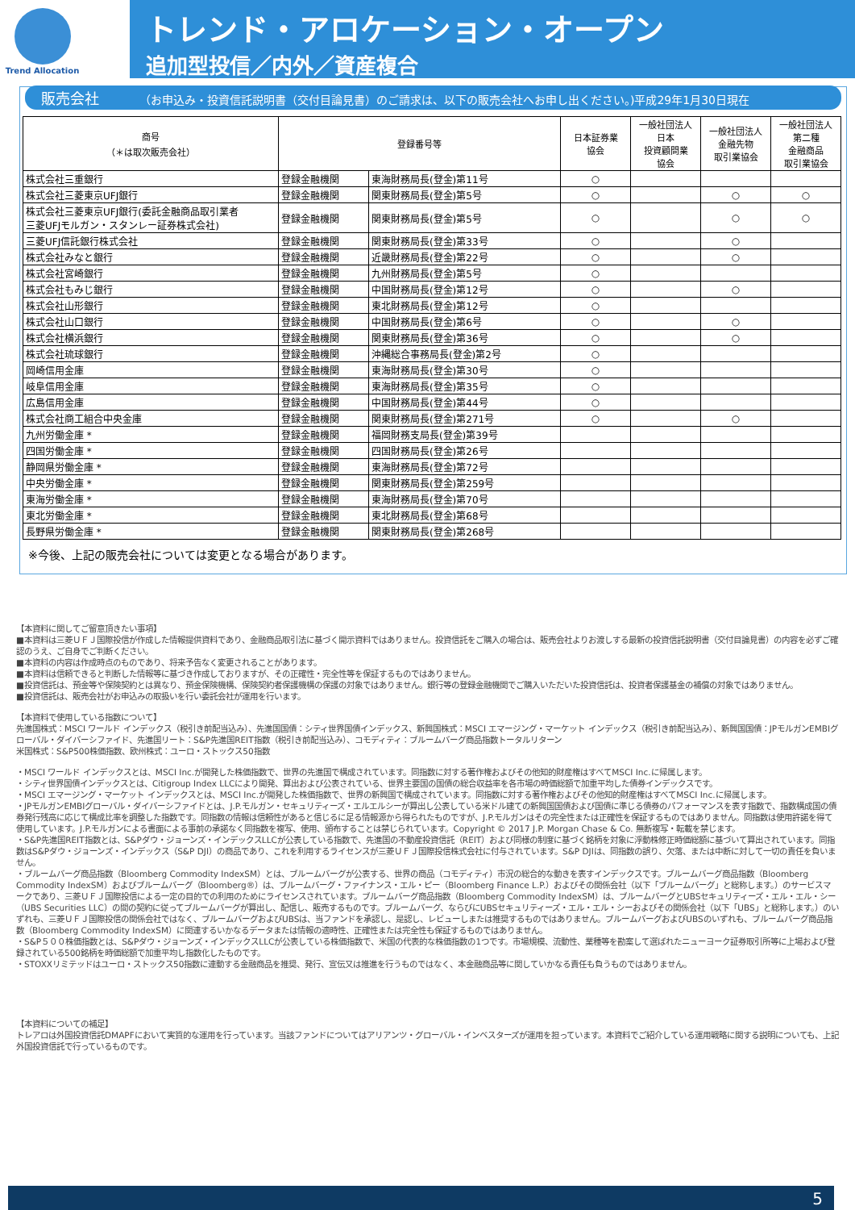Trend Allocation
トレンド・アロケーション・オープン
追加型投信／内外／資産複合
販売会社 （お申込み・投資信託説明書（交付目論見書）のご請求は、以下の販売会社へお申し出ください。)平成29年1月30日現在
| 商号 （＊は取次販売会社） | 登録番号等 | | 日本証券業 協会 | 一般社団法人 日本 投資顧問業 協会 | 一般社団法人 金融先物 取引業協会 | 一般社団法人 第二種 金融商品 取引業協会 |
| --- | --- | --- | --- | --- | --- | --- |
| 株式会社三重銀行 | 登録金融機関 | 東海財務局長(登金)第11号 | ○ | | | |
| 株式会社三菱東京UFJ銀行 | 登録金融機関 | 関東財務局長(登金)第5号 | ○ | | ○ | ○ |
| 株式会社三菱東京UFJ銀行(委託金融商品取引業者 三菱UFJモルガン・スタンレー証券株式会社) | 登録金融機関 | 関東財務局長(登金)第5号 | ○ | | ○ | ○ |
| 三菱UFJ信託銀行株式会社 | 登録金融機関 | 関東財務局長(登金)第33号 | ○ | | ○ | |
| 株式会社みなと銀行 | 登録金融機関 | 近畿財務局長(登金)第22号 | ○ | | ○ | |
| 株式会社宮崎銀行 | 登録金融機関 | 九州財務局長(登金)第5号 | ○ | | | |
| 株式会社もみじ銀行 | 登録金融機関 | 中国財務局長(登金)第12号 | ○ | | ○ | |
| 株式会社山形銀行 | 登録金融機関 | 東北財務局長(登金)第12号 | ○ | | | |
| 株式会社山口銀行 | 登録金融機関 | 中国財務局長(登金)第6号 | ○ | | ○ | |
| 株式会社横浜銀行 | 登録金融機関 | 関東財務局長(登金)第36号 | ○ | | ○ | |
| 株式会社琉球銀行 | 登録金融機関 | 沖縄総合事務局長(登金)第2号 | ○ | | | |
| 岡崎信用金庫 | 登録金融機関 | 東海財務局長(登金)第30号 | ○ | | | |
| 岐阜信用金庫 | 登録金融機関 | 東海財務局長(登金)第35号 | ○ | | | |
| 広島信用金庫 | 登録金融機関 | 中国財務局長(登金)第44号 | ○ | | | |
| 株式会社商工組合中央金庫 | 登録金融機関 | 関東財務局長(登金)第271号 | ○ | | ○ | |
| 九州労働金庫 * | 登録金融機関 | 福岡財務支局長(登金)第39号 | | | | |
| 四国労働金庫 * | 登録金融機関 | 四国財務局長(登金)第26号 | | | | |
| 静岡県労働金庫 * | 登録金融機関 | 東海財務局長(登金)第72号 | | | | |
| 中央労働金庫 * | 登録金融機関 | 関東財務局長(登金)第259号 | | | | |
| 東海労働金庫 * | 登録金融機関 | 東海財務局長(登金)第70号 | | | | |
| 東北労働金庫 * | 登録金融機関 | 東北財務局長(登金)第68号 | | | | |
| 長野県労働金庫 * | 登録金融機関 | 関東財務局長(登金)第268号 | | | | |
※今後、上記の販売会社については変更となる場合があります。
【本資料に関してご留意頂きたい事項】
■本資料は三菱ＵＦＪ国際投信が作成した情報提供資料であり、金融商品取引法に基づく開示資料ではありません。投資信託をご購入の場合は、販売会社よりお渡しする最新の投資信託説明書（交付目論見書）の内容を必ずご確認のうえ、ご自身でご判断ください。
■本資料の内容は作成時点のものであり、将来予告なく変更されることがあります。
■本資料は信頼できると判断した情報等に基づき作成しておりますが、その正確性・完全性等を保証するものではありません。
■投資信託は、預金等や保険契約とは異なり、預金保険機構、保険契約者保護機構の保護の対象ではありません。銀行等の登録金融機関でご購入いただいた投資信託は、投資者保護基金の補償の対象ではありません。
■投資信託は、販売会社がお申込みの取扱いを行い委託会社が運用を行います。
【本資料で使用している指数について】
先進国株式：MSCI ワールド インデックス（税引き前配当込み）、先進国国債：シティ世界国債インデックス、新興国株式：MSCI エマージング・マーケット インデックス（税引き前配当込み）、新興国国債：JPモルガンEMBIグローバル・ダイバーシファイド、先進国リート：S&P先進国REIT指数（税引き前配当込み）、コモディティ：ブルームバーグ商品指数トータルリターン
米国株式：S&P500株価指数、欧州株式：ユーロ・ストックス50指数
・MSCI ワールド インデックスとは、MSCI Inc.が開発した株価指数で、世界の先進国で構成されています。同指数に対する著作権およびその他知的財産権はすべてMSCI Inc.に帰属します。
・シティ世界国債インデックスとは、Citigroup Index LLCにより開発、算出および公表されている、世界主要国の国債の総合収益率を各市場の時価総額で加重平均した債券インデックスです。
・MSCI エマージング・マーケット インデックスとは、MSCI Inc.が開発した株価指数で、世界の新興国で構成されています。同指数に対する著作権およびその他知的財産権はすべてMSCI Inc.に帰属します。
・JPモルガンEMBIグローバル・ダイバーシファイドとは、J.P.モルガン・セキュリティーズ・エルエルシーが算出し公表している米ドル建ての新興国国債および国債に準じる債券のパフォーマンスを表す指数で、指数構成国の債券発行残高に応じて構成比率を調整した指数です。同指数の情報は信頼性があると信じるに足る情報源から得られたものですが、J.P.モルガンはその完全性または正確性を保証するものではありません。同指数は使用許諾を得て使用しています。J.P.モルガンによる書面による事前の承諾なく同指数を複写、使用、頒布することは禁じられています。Copyright © 2017 J.P. Morgan Chase & Co. 無断複写・転載を禁じます。
・S&P先進国REIT指数とは、S&Pダウ・ジョーンズ・インデックスLLCが公表している指数で、先進国の不動産投資信託（REIT）および同様の制度に基づく銘柄を対象に浮動株修正時価総額に基づいて算出されています。同指数はS&Pダウ・ジョーンズ・インデックス（S&P DJI）の商品であり、これを利用するライセンスが三菱ＵＦＪ国際投信株式会社に付与されています。S&P DJIは、同指数の誤り、欠落、または中断に対して一切の責任を負いません。
・ブルームバーグ商品指数（Bloomberg Commodity IndexSM）とは、ブルームバーグが公表する、世界の商品（コモディティ）市況の総合的な動きを表すインデックスです。ブルームバーグ商品指数（Bloomberg Commodity IndexSM）およびブルームバーグ（Bloomberg®）は、ブルームバーグ・ファイナンス・エル・ピー（Bloomberg Finance L.P.）およびその関係会社（以下「ブルームバーグ」と総称します。）のサービスマークであり、三菱ＵＦＪ国際投信による一定の目的での利用のためにライセンスされています。ブルームバーグ商品指数（Bloomberg Commodity IndexSM）は、ブルームバーグとUBSセキュリティーズ・エル・エル・シー（UBS Securities LLC）の間の契約に従ってブルームバーグが算出し、配信し、販売するものです。ブルームバーグ、ならびにUBSセキュリティーズ・エル・エル・シーおよびその関係会社（以下「UBS」と総称します。）のいずれも、三菱ＵＦＪ国際投信の関係会社ではなく、ブルームバーグおよびUBSは、当ファンドを承認し、是認し、レビューしまたは推奨するものではありません。ブルームバーグおよびUBSのいずれも、ブルームバーグ商品指数（Bloomberg Commodity IndexSM）に関連するいかなるデータまたは情報の適時性、正確性または完全性も保証するものではありません。
・S&P５００株価指数とは、S&Pダウ・ジョーンズ・インデックスLLCが公表している株価指数で、米国の代表的な株価指数の1つです。市場規模、流動性、業種等を勘案して選ばれたニューヨーク証券取引所等に上場および登録されている500銘柄を時価総額で加重平均し指数化したものです。
・STOXXリミテッドはユーロ・ストックス50指数に連動する金融商品を推奨、発行、宣伝又は推進を行うものではなく、本金融商品等に関していかなる責任も負うものではありません。
【本資料についての補足】
トレアロは外国投資信託DMAPFにおいて実質的な運用を行っています。当該ファンドについてはアリアンツ・グローバル・インベスターズが運用を担っています。本資料でご紹介している運用戦略に関する説明についても、上記外国投資信託で行っているものです。
5